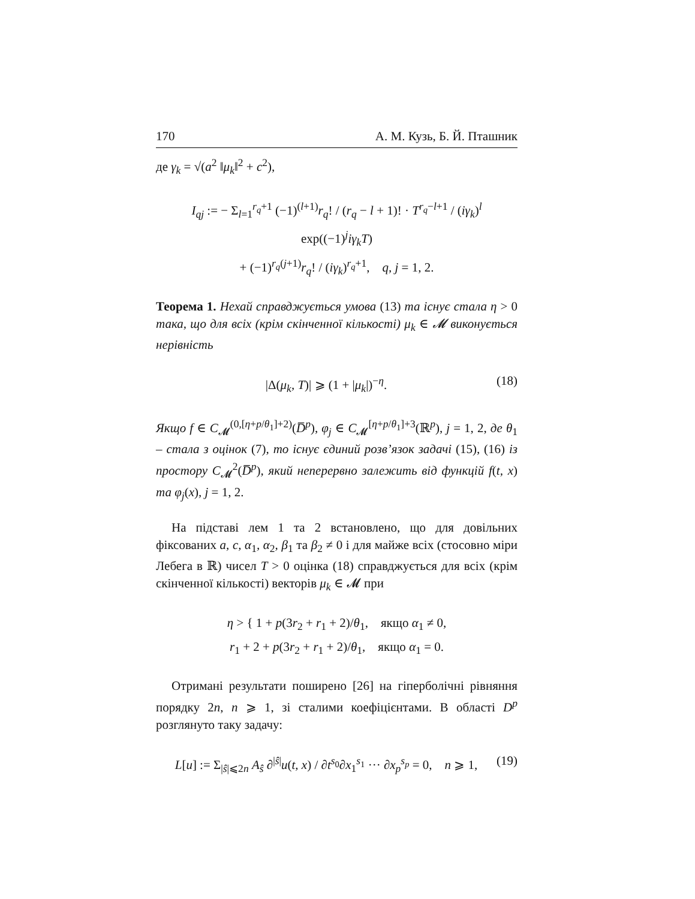170 А. М. Кузь, Б. Й. Пташник
де γ<sub>k</sub> = √(a<sup>2</sup> ‖μ<sub>k</sub>‖<sup>2</sup> + c<sup>2</sup>),
I<sub>qj</sub> := − Σ<sub>l=1</sub><sup>r<sub>q</sub>+1</sup> (−1)<sup>(l+1)</sup>r<sub>q</sub>! / (r<sub>q</sub> − l + 1)! · T<sup>r<sub>q</sub>−l+1</sup> / (iγ<sub>k</sub>)<sup>l</sup> exp((−1)<sup>j</sup>iγ<sub>k</sub>T)
+ (−1)<sup>r<sub>q</sub>(j+1)</sup>r<sub>q</sub>! / (iγ<sub>k</sub>)<sup>r<sub>q</sub>+1</sup>, q, j = 1, 2.
Теорема 1. Нехай справджується умова (13) та існує стала η > 0 така, що для всіх (крім скінченної кількості) μ<sub>k</sub> ∈ 𝓜 виконується нерівність
|Δ(μ<sub>k</sub>, T)| ⩾ (1 + |μ<sub>k</sub>|)<sup>−η</sup>. (18)
Якщо f ∈ C<sub>𝓜</sub><sup>(0,[η+p/θ<sub>1</sub>]+2)</sup>(D̅<sup>p</sup>), φ<sub>j</sub> ∈ C<sub>𝓜</sub><sup>[η+p/θ<sub>1</sub>]+3</sup>(ℝ<sup>p</sup>), j = 1, 2, де θ<sub>1</sub> – стала з оцінок (7), то існує єдиний розв’язок задачі (15), (16) із простору C<sub>𝓜</sub><sup>2</sup>(D̅<sup>p</sup>), який неперервно залежить від функцій f(t, x) та φ<sub>j</sub>(x), j = 1, 2.
На підставі лем 1 та 2 встановлено, що для довільних фіксованих a, c, α<sub>1</sub>, α<sub>2</sub>, β<sub>1</sub> та β<sub>2</sub> ≠ 0 і для майже всіх (стосовно міри Лебега в ℝ) чисел T > 0 оцінка (18) справджується для всіх (крім скінченної кількості) векторів μ<sub>k</sub> ∈ 𝓜 при
η > { 1 + p(3r<sub>2</sub> + r<sub>1</sub> + 2)/θ<sub>1</sub>, якщо α<sub>1</sub> ≠ 0,
r<sub>1</sub> + 2 + p(3r<sub>2</sub> + r<sub>1</sub> + 2)/θ<sub>1</sub>, якщо α<sub>1</sub> = 0.
Отримані результати поширено [26] на гіперболічні рівняння порядку 2n, n ⩾ 1, зі сталими коефіцієнтами. В області D<sup>p</sup> розглянуто таку задачу:
L[u] := Σ<sub>|ŝ|⩽2n</sub> A<sub>ŝ</sub> ∂<sup>|ŝ|</sup>u(t, x) / ∂t<sup>s<sub>0</sub></sup>∂x<sub>1</sub><sup>s<sub>1</sub></sup> ··· ∂x<sub>p</sub><sup>s<sub>p</sub></sup> = 0, n ⩾ 1, (19)